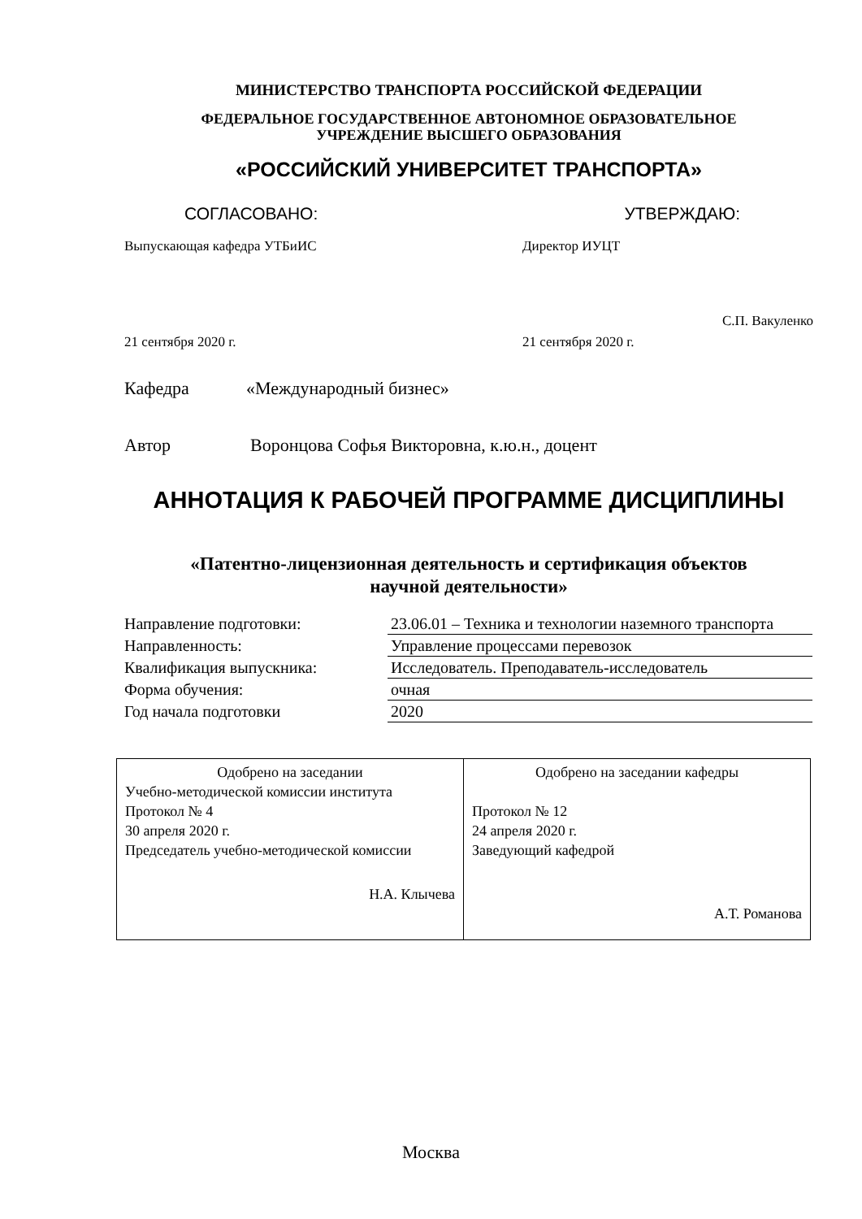МИНИСТЕРСТВО ТРАНСПОРТА РОССИЙСКОЙ ФЕДЕРАЦИИ
ФЕДЕРАЛЬНОЕ ГОСУДАРСТВЕННОЕ АВТОНОМНОЕ ОБРАЗОВАТЕЛЬНОЕ
УЧРЕЖДЕНИЕ ВЫСШЕГО ОБРАЗОВАНИЯ
«РОССИЙСКИЙ УНИВЕРСИТЕТ ТРАНСПОРТА»
СОГЛАСОВАНО: УТВЕРЖДАЮ:
Выпускающая кафедра УТБиИС Директор ИУЦТ
С.П. Вакуленко
21 сентября 2020 г. 21 сентября 2020 г.
Кафедра «Международный бизнес»
Автор Воронцова Софья Викторовна, к.ю.н., доцент
АННОТАЦИЯ К РАБОЧЕЙ ПРОГРАММЕ ДИСЦИПЛИНЫ
«Патентно-лицензионная деятельность и сертификация объектов
научной деятельности»
| Направление подготовки: | 23.06.01 – Техника и технологии наземного транспорта |
| Направленность: | Управление процессами перевозок |
| Квалификация выпускника: | Исследователь. Преподаватель-исследователь |
| Форма обучения: | очная |
| Год начала подготовки | 2020 |
| Одобрено на заседании Учебно-методической комиссии института Протокол № 4 30 апреля 2020 г. Председатель учебно-методической комиссии Н.А. Клычева | Одобрено на заседании кафедры Протокол № 12 24 апреля 2020 г. Заведующий кафедрой А.Т. Романова |
Москва